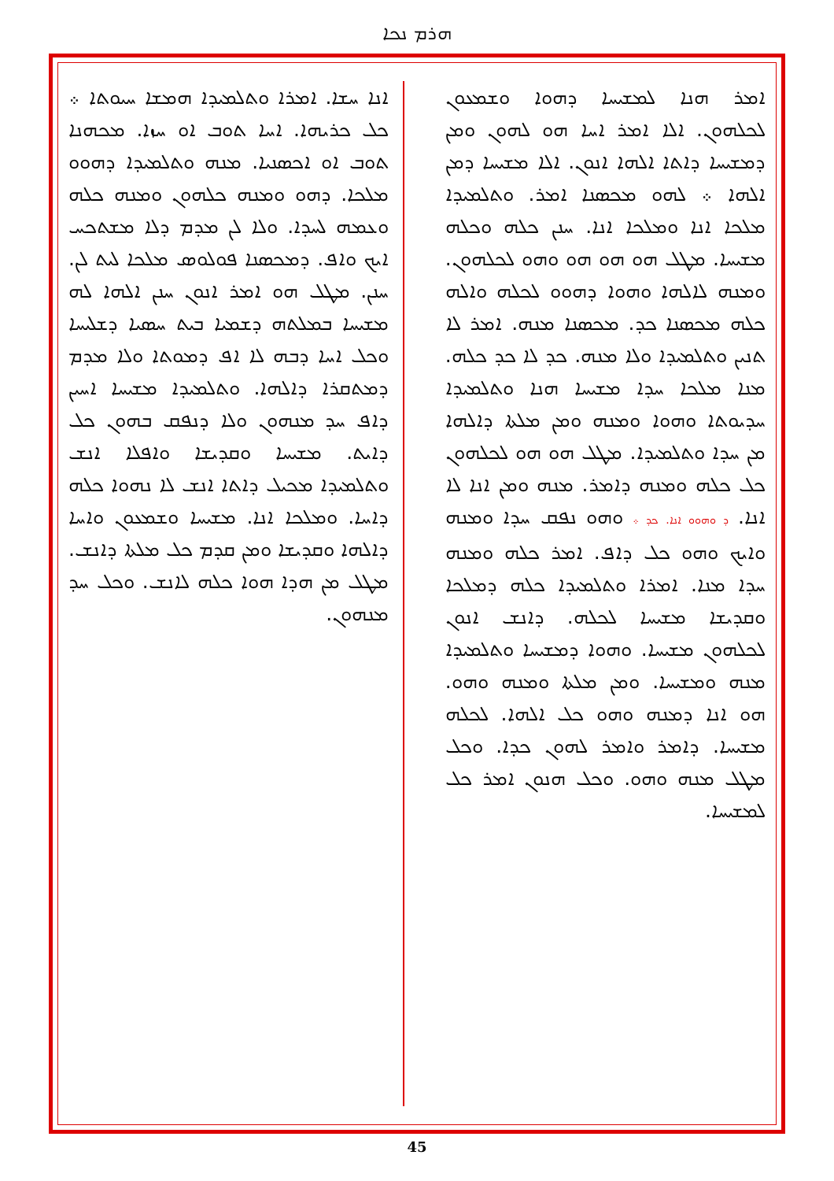ܗܪܡ ܢܟܐ
ܐܢܐ ܚܫܐ. ܐܡܪܐ ܘܬܠܡܝܕܐ ܗܡܫܐ ܚܝܘܬܐ ܀ ܟܠ ܟܪܝܗܐ. ܐܚܐ ܬܘܒ ܐܘ ܚܙܐ. ܡܟܗܢܐ ܬܘܒ ܐܘ ܐܟܣܢܝܐ. ܡܢܗ ܘܬܠܡܝܕܐ ܕܗܘܘ ܡܠܟܐ. ܕܗܘ ܘܡܢܗ ܟܠܗܘܢ ܘܡܢܗ ܟܠܗ ܘܥܡܗ ܠܚܕܐ. ܘܠܐ ܠܢ ܡܕܡ ܕܠܐ ܡܫܬܟܚ ܐܝܟ ܘܐܦ. ܕܡܟܣܢܐ ܦܘܠܘܣ ܡܠܟܐ ܠܝܬ ܠܢ. ܚܢܢ. ܡܛܠ ܗܘ ܐܡܪ ܐܢܘܢ ܚܢܢ ܐܠܗܐ ܠܗ ܡܫܝܚܐ ܒܡܠܬܗ ܕܫܡܝܐ ܒܝܬ ܚܣܝܐ ܕܫܠܝܚܐ ܘܟܠ ܐܚܐ ܕܒܗ ܠܐ ܐܦ ܕܡܘܬܐ ܘܠܐ ܡܕܡ ܕܡܬܩܪܐ ܕܐܠܗܐ. ܘܬܠܡܝܕܐ ܡܫܝܚܐ ܐܚܝܢ ܕܐܦ ܚܕ ܡܢܗܘܢ ܘܠܐ ܕܢܦܩ ܒܗܘܢ ܟܠ ܕܐܝܬ. ܡܫܝܚܐ ܘܩܕܝܫܐ ܘܐܦܠܐ ܐܢܫ ܘܬܠܡܝܕܐ ܡܟܝܠ ܕܐܬܐ ܐܢܫ ܠܐ ܢܗܘܐ ܟܠܗ ܕܐܚܐ. ܘܡܠܟܐ ܐܢܐ. ܡܫܝܚܐ ܘܫܡܥܘܢ ܘܐܚܐ ܕܐܠܗܐ ܘܩܕܝܫܐ ܘܡܢ ܩܕܡ ܟܠ ܡܠܬܐ ܕܐܢܫ. ܡܛܠ ܡܢ ܗܕܐ ܗܘܐ ܟܠܗ ܠܐܢܫ. ܘܟܠ ܚܕ ܡܢܗܘܢ.
ܐܡܪ ܗܢܐ ܠܡܫܝܚܐ ܕܗܘܐ ܘܫܡܥܘܢ ܠܟܠܗܘܢ. ܐܠܐ ܐܡܪ ܐܚܐ ܗܘ ܠܗܘܢ ܘܡܢ ܕܡܫܝܚܐ ܕܐܬܐ ܐܠܗܐ ܐܢܘܢ. ܐܠܐ ܡܫܝܚܐ ܕܡܢ ܐܠܗܐ ܀ ܠܗܘ ܡܟܣܢܐ ܐܡܪ. ܘܬܠܡܝܕܐ ܡܠܟܐ ܐܢܐ ܘܡܠܟܐ ܐܢܐ. ܚܢܢ ܟܠܗ ܘܟܠܗ ܡܫܝܚܐ. ܡܛܠ ܗܘ ܗܘ ܗܘ ܘܗܘ ܠܟܠܗܘܢ. ܘܡܢܗ ܠܐܠܗܐ ܘܗܘܐ ܕܗܘܘ ܠܟܠܗ ܘܐܠܗ ܟܠܗ ܡܟܣܢܐ ܟܕ. ܡܟܣܢܐ ܡܢܗ. ܐܡܪ ܠܐ ܬܢܝܢ ܘܬܠܡܝܕܐ ܘܠܐ ܡܢܗ. ܟܕ ܠܐ ܟܕ ܟܠܗ. ܡܢܐ ܡܠܟܐ ܚܕܐ ܡܫܝܚܐ ܗܢܐ ܘܬܠܡܝܕܐ ܚܕܝܘܬܐ ܘܗܘܐ ܘܡܢܗ ܘܡܢ ܡܠܬܐ ܕܐܠܗܐ ܡܢ ܚܕܐ ܘܬܠܡܝܕܐ. ܡܛܠ ܗܘ ܗܘ ܠܟܠܗܘܢ ܟܠ ܟܠܗ ܘܡܢܗ ܕܐܡܪ. ܡܢܗ ܘܡܢ ܐܢܐ ܠܐ ܐܢܐ. ܕ ܘܗܘܘ ܐܢܐ. ܟܕ ܀ ܘܗܘ ܢܦܩ ܚܕܐ ܘܡܢܗ ܘܐܝܟ ܘܗܘ ܟܠ ܕܐܦ. ܐܡܪ ܟܠܗ ܘܡܢܗ ܚܕܐ ܡܢܐ. ܐܡܪܐ ܘܬܠܡܝܕܐ ܟܠܗ ܕܡܠܟܐ ܘܩܕܝܫܐ ܡܫܝܚܐ ܠܟܠܗ. ܕܐܢܫ ܐܢܘܢ ܠܟܠܗܘܢ ܡܫܝܚܐ. ܘܗܘܐ ܕܡܫܝܚܐ ܘܬܠܡܝܕܐ ܡܢܗ ܘܡܫܝܚܐ. ܘܡܢ ܡܠܬܐ ܘܡܢܗ ܘܗܘ. ܗܘ ܐܢܐ ܕܡܢܗ ܘܗܘ ܟܠ ܐܠܗܐ. ܠܟܠܗ ܡܫܝܚܐ. ܕܐܡܪ ܘܐܡܪ ܠܗܘܢ ܟܕܐ. ܘܟܠ ܡܛܠ ܡܢܗ ܘܗܘ. ܘܟܠ ܗܢܘܢ ܐܡܪ ܟܠ ܠܡܫܝܚܐ.
45